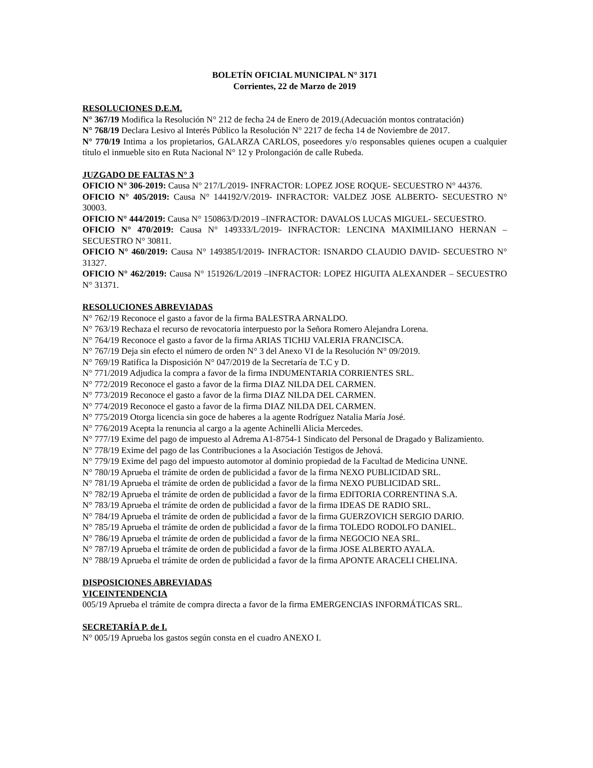BOLETÍN OFICIAL MUNICIPAL N° 3171
Corrientes, 22 de Marzo de 2019
RESOLUCIONES D.E.M.
N° 367/19 Modifica la Resolución N° 212 de fecha 24 de Enero de 2019.(Adecuación montos contratación)
N° 768/19 Declara Lesivo al Interés Público la Resolución N° 2217 de fecha 14 de Noviembre de 2017.
N° 770/19 Intima a los propietarios, GALARZA CARLOS, poseedores y/o responsables quienes ocupen a cualquier título el inmueble sito en Ruta Nacional N° 12 y Prolongación de calle Rubeda.
JUZGADO DE FALTAS N° 3
OFICIO N° 306-2019: Causa N° 217/L/2019- INFRACTOR: LOPEZ JOSE ROQUE- SECUESTRO N° 44376.
OFICIO N° 405/2019: Causa N° 144192/V/2019- INFRACTOR: VALDEZ JOSE ALBERTO- SECUESTRO N° 30003.
OFICIO N° 444/2019: Causa N° 150863/D/2019 –INFRACTOR: DAVALOS LUCAS MIGUEL- SECUESTRO.
OFICIO N° 470/2019: Causa N° 149333/L/2019- INFRACTOR: LENCINA MAXIMILIANO HERNAN – SECUESTRO N° 30811.
OFICIO N° 460/2019: Causa N° 149385/I/2019- INFRACTOR: ISNARDO CLAUDIO DAVID- SECUESTRO N° 31327.
OFICIO N° 462/2019: Causa N° 151926/L/2019 –INFRACTOR: LOPEZ HIGUITA ALEXANDER – SECUESTRO N° 31371.
RESOLUCIONES ABREVIADAS
N° 762/19 Reconoce el gasto a favor de la firma BALESTRA ARNALDO.
N° 763/19 Rechaza el recurso de revocatoria interpuesto por la Señora Romero Alejandra Lorena.
N° 764/19 Reconoce el gasto a favor de la firma ARIAS TICHIJ VALERIA FRANCISCA.
N° 767/19 Deja sin efecto el número de orden N° 3 del Anexo VI de la Resolución N° 09/2019.
N° 769/19 Ratifica la Disposición N° 047/2019 de la Secretaría de T.C y D.
N° 771/2019 Adjudica la compra a favor de la firma INDUMENTARIA CORRIENTES SRL.
N° 772/2019 Reconoce el gasto a favor de la firma DIAZ NILDA DEL CARMEN.
N° 773/2019 Reconoce el gasto a favor de la firma DIAZ NILDA DEL CARMEN.
N° 774/2019 Reconoce el gasto a favor de la firma DIAZ NILDA DEL CARMEN.
N° 775/2019 Otorga licencia sin goce de haberes a la agente Rodríguez Natalia María José.
N° 776/2019 Acepta la renuncia al cargo a la agente Achinelli Alicia Mercedes.
N° 777/19 Exime del pago de impuesto al Adrema A1-8754-1 Sindicato del Personal de Dragado y Balizamiento.
N° 778/19 Exime del pago de las Contribuciones a la Asociación Testigos de Jehová.
N° 779/19 Exime del pago del impuesto automotor al dominio propiedad de la Facultad de Medicina UNNE.
N° 780/19 Aprueba el trámite de orden de publicidad a favor de la firma NEXO PUBLICIDAD SRL.
N° 781/19 Aprueba el trámite de orden de publicidad a favor de la firma NEXO PUBLICIDAD SRL.
N° 782/19 Aprueba el trámite de orden de publicidad a favor de la firma EDITORIA CORRENTINA S.A.
N° 783/19 Aprueba el trámite de orden de publicidad a favor de la firma IDEAS DE RADIO SRL.
N° 784/19 Aprueba el trámite de orden de publicidad a favor de la firma GUERZOVICH SERGIO DARIO.
N° 785/19 Aprueba el trámite de orden de publicidad a favor de la firma TOLEDO RODOLFO DANIEL.
N° 786/19 Aprueba el trámite de orden de publicidad a favor de la firma NEGOCIO NEA SRL.
N° 787/19 Aprueba el trámite de orden de publicidad a favor de la firma JOSE ALBERTO AYALA.
N° 788/19 Aprueba el trámite de orden de publicidad a favor de la firma APONTE ARACELI CHELINA.
DISPOSICIONES ABREVIADAS
VICEINTENDENCIA
005/19 Aprueba el trámite de compra directa a favor de la firma EMERGENCIAS INFORMÁTICAS SRL.
SECRETARÍA P. de I.
N° 005/19 Aprueba los gastos según consta en el cuadro ANEXO I.